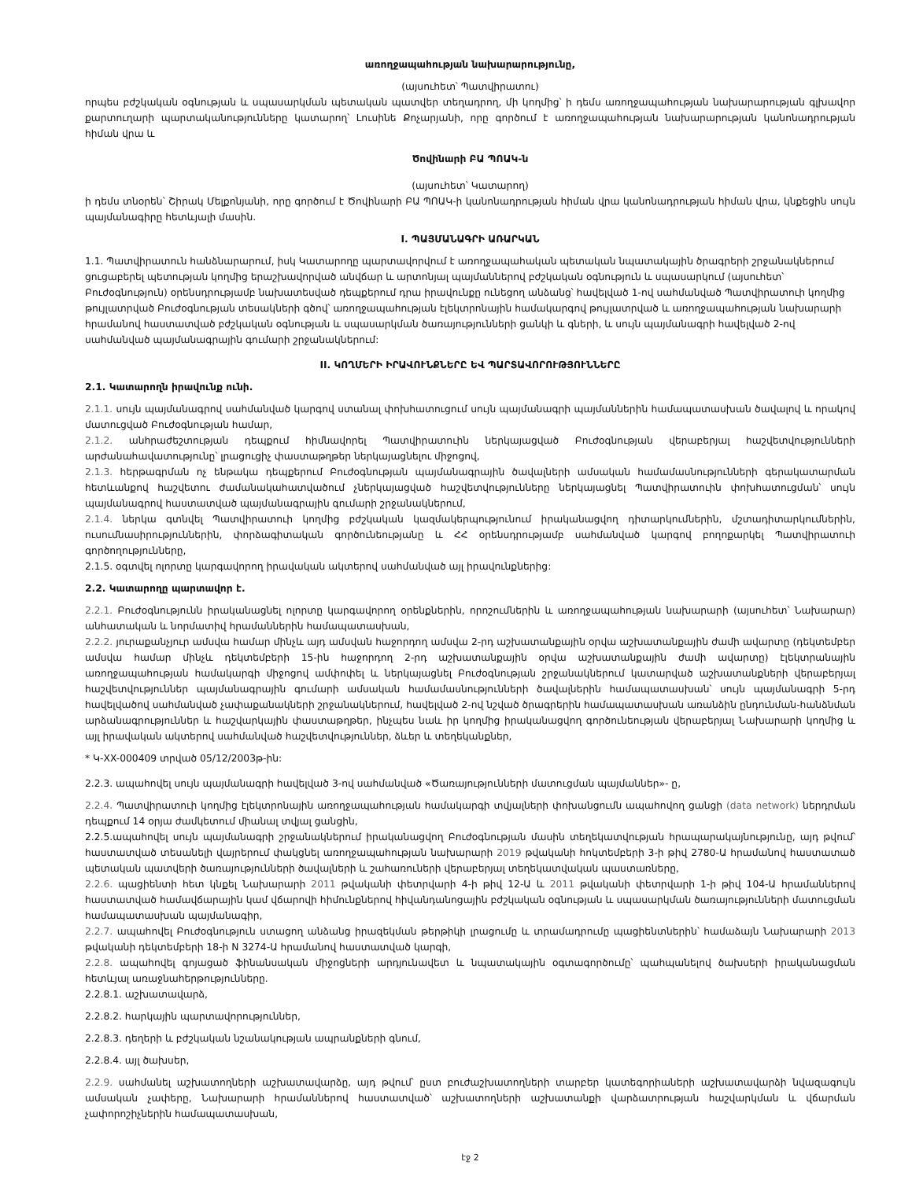առողջապահության նախարարությունը,
(այսուհետ՝ Պատվիրատու)
որպես բժշկական օգնության և սպասարկման պետական պատվեր տեղադրող, մի կողմից՝ ի դեմս առողջապահության նախարարության գլխավոր քարտուղարի պարտականությունները կատարող՝ Լուսինե Քոչարյանի, որը գործում է առողջապահության նախարարության կանոնադրության հիման վրա և
Ծովինարի ԲԱ ՊՈԱԿ-ն
(այսուհետ՝ Կատարող)
ի դեմս տնօրեն՝ Շիրակ Մելքոնյանի, որը գործում է Ծովինարի ԲԱ ՊՈԱԿ-ի կանոնադրության հիման վրա կանոնադրության հիման վրա, կնքեցին սույն պայմանագիրը հետևյալի մասին.
I. ՊԱՅՄԱՆԱԳՐԻ ԱՌԱՐԿԱՆ
1.1. Պատվիրատուն հանձնարարում, իսկ Կատարողը պարտավորվում է առողջապահական պետական նպատակային ծրագրերի շրջանակներում ցուցաբերել պետության կողմից երաշխավորված անվճար և արտոնյալ պայմաններով բժշկական օգնություն և սպասարկում (այսուհետ՝ Բուժօգնություն) օրենսդրությամբ նախատեսված դեպքերում դրա իրավունքը ունեցող անձանց՝ հավելված 1-ով սահմանված Պատվիրատուի կողմից թույլատրված Բուժօգնության տեսակների գծով՝ առողջապահության էլեկտրոնային համակարգով թույլատրված և առողջապահության նախարարի հրամանով հաստատված բժշկական օգնության և սպասարկման ծառայությունների ցանկի և գների, և սույն պայմանագրի հավելված 2-ով սահմանված պայմանագրային գումարի շրջանակներում:
II. ԿՈՂՄԵՐԻ ԻՐԱՎՈՒՆՔՆԵՐԸ ԵՎ ՊԱՐՏԱՎՈՐՈՒԹՅՈՒՆՆԵՐԸ
2.1. Կատարողն իրավունք ունի.
2.1.1. սույն պայմանագրով սահմանված կարգով ստանալ փոխհատուցում սույն պայմանագրի պայմաններին համապատասխան ծավալով և որակով մատուցված Բուժօգնության համար,
2.1.2. անհրաժեշտության դեպքում հիմնավորել Պատվիրատուին ներկայացված Բուժօգնության վերաբերյալ հաշվետվությունների արժանահավատությունը՝ լրացուցիչ փաստաթղթեր ներկայացնելու միջոցով,
2.1.3. հերթագրման ոչ ենթակա դեպքերում Բուժօգնության պայմանագրային ծավալների ամսական համամասնությունների գերակատարման հետևանքով հաշվետու ժամանակահատվածում չներկայացված հաշվետվությունները ներկայացնել Պատվիրատուին փոխհատուցման՝ սույն պայմանագրով հաստատված պայմանագրային գումարի շրջանակներում,
2.1.4. ներկա գտնվել Պատվիրատուի կողմից բժշկական կազմակերպությունում իրականացվող դիտարկումներին, մշտադիտարկումներին, ուսումնասիրություններին, փորձագիտական գործունեությանը և ՀՀ օրենսդրությամբ սահմանված կարգով բողոքարկել Պատվիրատուի գործողությունները,
2.1.5. օգտվել ոլորտը կարգավորող իրավական ակտերով սահմանված այլ իրավունքներից:
2.2. Կատարողը պարտավոր է.
2.2.1. Բուժօգնությունն իրականացնել ոլորտը կարգավորող օրենքներին, որոշումներին և առողջապահության նախարարի (այսուհետ՝ Նախարար) անհատական և նորմատիվ հրամաններին համապատասխան,
2.2.2. յուրաքանչյուր ամսվա համար մինչև այդ ամսվան հաջորդող ամսվա 2-րդ աշխատանքային օրվա աշխատանքային ժամի ավարտը (դեկտեմբեր ամսվա համար մինչև դեկտեմբերի 15-ին հաջորդող 2-րդ աշխատանքային օրվա աշխատանքային ժամի ավարտը) էլեկտրանային առողջապահության համակարգի միջոցով ամփոփել և ներկայացնել Բուժօգնության շրջանակներում կատարված աշխատանքների վերաբերյալ հաշվետվություններ պայմանագրային գումարի ամսական համամասնությունների ծավալներին համապատասխան՝ սույն պայմանագրի 5-րդ հավելվածով սահմանված չափաքանակների շրջանակներում, հավելված 2-ով նշված ծրագրերին համապատասխան առանձին ընդունման-հանձնման արձանագրություններ և հաշվարկային փաստաթղթեր, ինչպես նաև իր կողմից իրականացվող գործունեության վերաբերյալ Նախարարի կողմից և այլ իրավական ակտերով սահմանված հաշվետվություններ, ձևեր և տեղեկանքներ,
* Կ-XX-000409 տրված 05/12/2003թ-ին:
2.2.3. ապահովել սույն պայմանագրի հավելված 3-ով սահմանված «Ծառայությունների մատուցման պայմաններ»- ը,
2.2.4. Պատվիրատուի կողմից էլեկտրոնային առողջապահության համակարգի տվյալների փոխանցումն ապահովող ցանցի (data network) ներդրման դեպքում 14 օրյա ժամկետում միանալ տվյալ ցանցին,
2.2.5.ապահովել սույն պայմանագրի շրջանակներում իրականացվող Բուժօգնության մասին տեղեկատվության հրապարակայնությունը, այդ թվում՝ հաստատված տեսանելի վայրերում փակցնել առողջապահության նախարարի 2019 թվականի հոկտեմբերի 3-ի թիվ 2780-Ա հրամանով հաստատած պետական պատվերի ծառայությունների ծավալների և շահառուների վերաբերյալ տեղեկատվական պաստառները,
2.2.6. պացիենտի հետ կնքել Նախարարի 2011 թվականի փետրվարի 4-ի թիվ 12-Ա և 2011 թվականի փետրվարի 1-ի թիվ 104-Ա հրամաններով հաստատված համավճարային կամ վճարովի հիմունքներով հիվանդանոցային բժշկական օգնության և սպասարկման ծառայությունների մատուցման համապատասխան պայմանագիր,
2.2.7. ապահովել Բուժօգնություն ստացող անձանց իրազեկման թերթիկի լրացումը և տրամադրումը պացիենտներին՝ համաձայն Նախարարի 2013 թվականի դեկտեմբերի 18-ի N 3274-Ա հրամանով հաստատված կարգի,
2.2.8. ապահովել գոյացած ֆինանսական միջոցների արդյունավետ և նպատակային օգտագործումը՝ պահպանելով ծախսերի իրականացման հետևյալ առաջնահերթությունները.
2.2.8.1. աշխատավարձ,
2.2.8.2. հարկային պարտավորություններ,
2.2.8.3. դեղերի և բժշկական նշանակության ապրանքների գնում,
2.2.8.4. այլ ծախսեր,
2.2.9. սահմանել աշխատողների աշխատավարձը, այդ թվում՝ ըստ բուժաշխատողների տարբեր կատեգորիաների աշխատավարձի նվազագույն ամսական չափերը, Նախարարի հրամաններով հաստատված՝ աշխատողների աշխատանքի վարձատրության հաշվարկման և վճարման չափորոշիչներին համապատասխան,
էջ 2